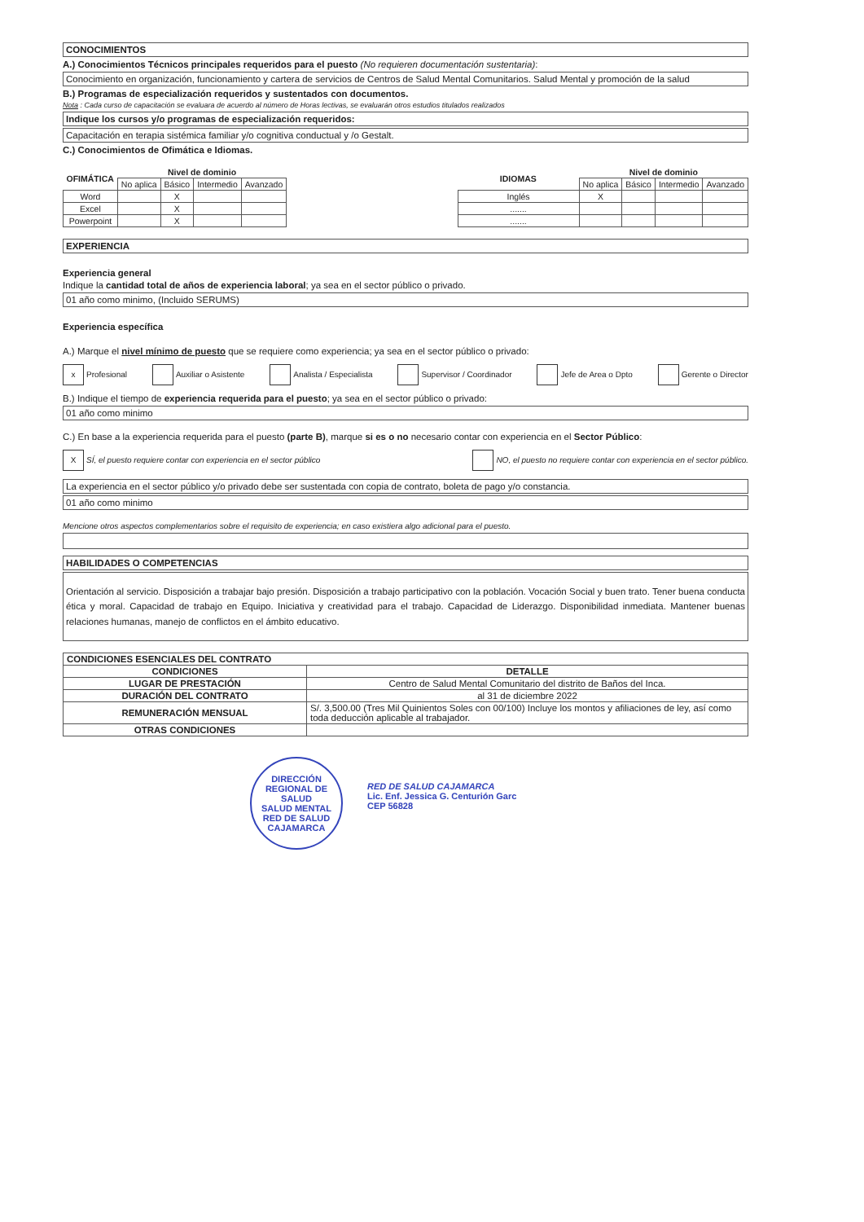CONOCIMIENTOS
A.) Conocimientos Técnicos principales requeridos para el puesto (No requieren documentación sustentaria):
Conocimiento en organización, funcionamiento y cartera de servicios de Centros de Salud Mental Comunitarios. Salud Mental y promoción de la salud
B.) Programas de especialización requeridos y sustentados con documentos.
Nota : Cada curso de capacitación se evaluara de acuerdo al número de Horas lectivas, se evaluarán otros estudios titulados realizados
Indique los cursos y/o programas de especialización requeridos:
Capacitación en terapia sistémica familiar y/o cognitiva conductual y /o Gestalt.
C.) Conocimientos de Ofimática e Idiomas.
| OFIMÁTICA | Nivel de dominio | | | |
| --- | --- | --- | --- | --- |
| | No aplica | Básico | Intermedio | Avanzado |
| Word | | X | | |
| Excel | | X | | |
| Powerpoint | | X | | |
| IDIOMAS | Nivel de dominio | | | |
| --- | --- | --- | --- | --- |
| | No aplica | Básico | Intermedio | Avanzado |
| Inglés | X | | | |
| ....... | | | | |
| ....... | | | | |
EXPERIENCIA
Experiencia general
Indique la cantidad total de años de experiencia laboral; ya sea en el sector público o privado.
01 año como minimo, (Incluido SERUMS)
Experiencia específica
A.) Marque el nivel mínimo de puesto que se requiere como experiencia; ya sea en el sector público o privado:
x Profesional Auxiliar o Asistente Analista / Especialista Supervisor / Coordinador Jefe de Area o Dpto Gerente o Director
B.) Indique el tiempo de experiencia requerida para el puesto; ya sea en el sector público o privado:
01 año como minimo
C.) En base a la experiencia requerida para el puesto (parte B), marque si es o no necesario contar con experiencia en el Sector Público:
X SÍ, el puesto requiere contar con experiencia en el sector público NO, el puesto no requiere contar con experiencia en el sector público.
La experiencia en el sector público y/o privado debe ser sustentada con copia de contrato, boleta de pago y/o constancia.
01 año como minimo
Mencione otros aspectos complementarios sobre el requisito de experiencia; en caso existiera algo adicional para el puesto.
HABILIDADES O COMPETENCIAS
Orientación al servicio. Disposición a trabajar bajo presión. Disposición a trabajo participativo con la población. Vocación Social y buen trato. Tener buena conducta ética y moral. Capacidad de trabajo en Equipo. Iniciativa y creatividad para el trabajo. Capacidad de Liderazgo. Disponibilidad inmediata. Mantener buenas relaciones humanas, manejo de conflictos en el ámbito educativo.
| CONDICIONES ESENCIALES DEL CONTRATO | |
| --- | --- |
| CONDICIONES | DETALLE |
| LUGAR DE PRESTACIÓN | Centro de Salud Mental Comunitario del distrito de Baños del Inca. |
| DURACIÓN DEL CONTRATO | al 31 de diciembre 2022 |
| REMUNERACIÓN MENSUAL | S/. 3,500.00 (Tres Mil Quinientos Soles con 00/100) Incluye los montos y afiliaciones de ley, así como toda deducción aplicable al trabajador. |
| OTRAS CONDICIONES | |
DIRECCIÓN REGIONAL DE SALUD
SALUD MENTAL
RED DE SALUD CAJAMARCA
RED DE SALUD CAJAMARCA
Lic. Enf. Jessica G. Centurión Garc
CEP 56828